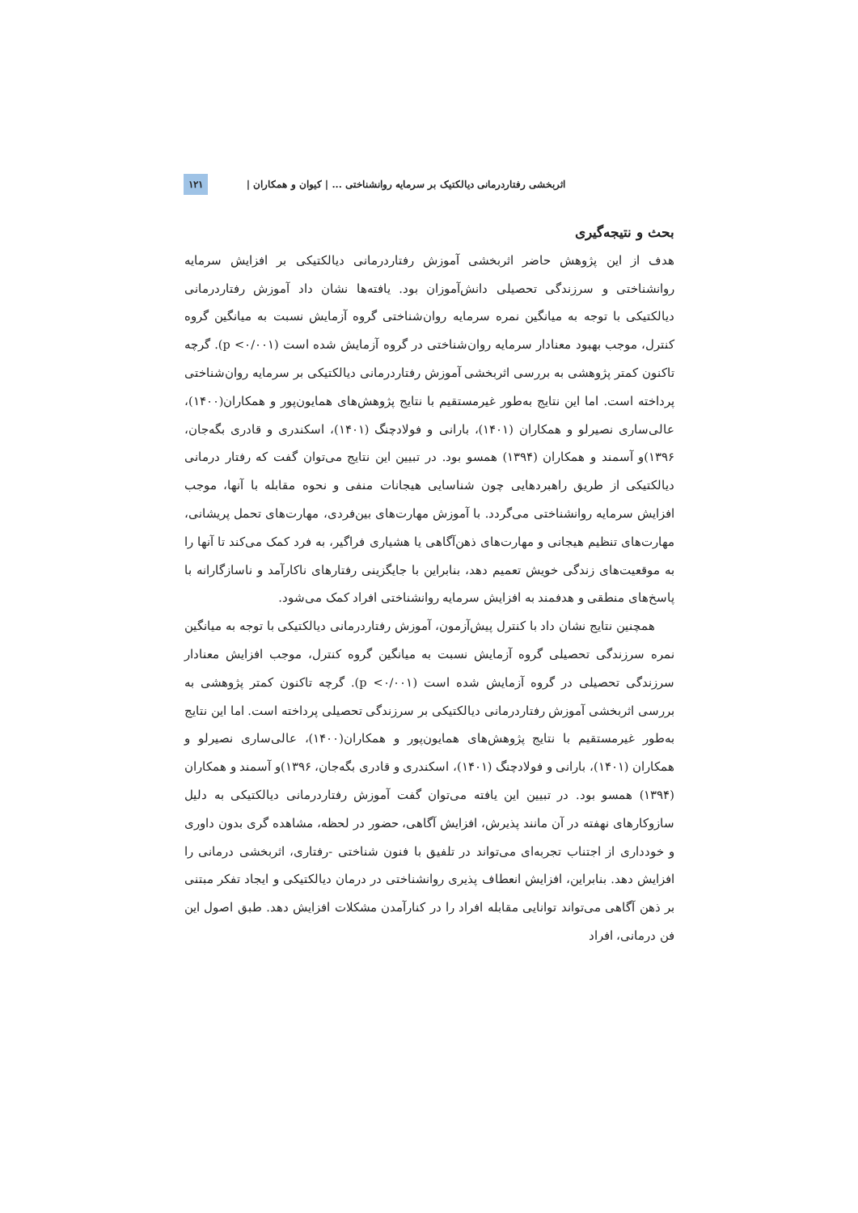اثربخشی رفتاردرمانی دیالکتیک بر سرمایه روانشناختی ... | کیوان و همکاران | ۱۲۱
بحث و نتیجه‌گیری
هدف از این پژوهش حاضر اثربخشی آموزش رفتاردرمانی دیالکتیکی بر افزایش سرمایه روانشناختی و سرزندگی تحصیلی دانش‌آموزان بود. یافته‌ها نشان داد آموزش رفتاردرمانی دیالکتیکی با توجه به میانگین نمره سرمایه روان‌شناختی گروه آزمایش نسبت به میانگین گروه کنترل، موجب بهبود معنادار سرمایه روان‌شناختی در گروه آزمایش شده است (p <۰/۰۰۱). گرچه تاکنون کمتر پژوهشی به بررسی اثربخشی آموزش رفتاردرمانی دیالکتیکی بر سرمایه روان‌شناختی پرداخته است. اما این نتایج به‌طور غیرمستقیم با نتایج پژوهش‌های همایون‌پور و همکاران(۱۴۰۰)، عالی‌ساری نصیرلو و همکاران (۱۴۰۱)، بارانی و فولادچنگ (۱۴۰۱)، اسکندری و قادری بگه‌جان، ۱۳۹۶)و آسمند و همکاران (۱۳۹۴) همسو بود. در تبیین این نتایج می‌توان گفت که رفتار درمانی دیالکتیکی از طریق راهبردهایی چون شناسایی هیجانات منفی و نحوه مقابله با آنها، موجب افزایش سرمایه روانشناختی می‌گردد. با آموزش مهارت‌های بین‌فردی، مهارت‌های تحمل پریشانی، مهارت‌های تنظیم هیجانی و مهارت‌های ذهن‌آگاهی یا هشیاری فراگیر، به فرد کمک می‌کند تا آنها را به موقعیت‌های زندگی خویش تعمیم دهد، بنابراین با جایگزینی رفتارهای ناکارآمد و ناسازگارانه با پاسخ‌های منطقی و هدفمند به افزایش سرمایه روانشناختی افراد کمک می‌شود.
همچنین نتایج نشان داد با کنترل پیش‌آزمون، آموزش رفتاردرمانی دیالکتیکی با توجه به میانگین نمره سرزندگی تحصیلی گروه آزمایش نسبت به میانگین گروه کنترل، موجب افزایش معنادار سرزندگی تحصیلی در گروه آزمایش شده است (p <۰/۰۰۱). گرچه تاکنون کمتر پژوهشی به بررسی اثربخشی آموزش رفتاردرمانی دیالکتیکی بر سرزندگی تحصیلی پرداخته است. اما این نتایج به‌طور غیرمستقیم با نتایج پژوهش‌های همایون‌پور و همکاران(۱۴۰۰)، عالی‌ساری نصیرلو و همکاران (۱۴۰۱)، بارانی و فولادچنگ (۱۴۰۱)، اسکندری و قادری بگه‌جان، ۱۳۹۶)و آسمند و همکاران (۱۳۹۴) همسو بود. در تبیین این یافته می‌توان گفت آموزش رفتاردرمانی دیالکتیکی به دلیل سازوکارهای نهفته در آن مانند پذیرش، افزایش آگاهی، حضور در لحظه، مشاهده گری بدون داوری و خودداری از اجتناب تجربه‌ای می‌تواند در تلفیق با فنون شناختی -رفتاری، اثربخشی درمانی را افزایش دهد. بنابراین، افزایش انعطاف پذیری روانشناختی در درمان دیالکتیکی و ایجاد تفکر مبتنی بر ذهن آگاهی می‌تواند توانایی مقابله افراد را در کنارآمدن مشکلات افزایش دهد. طبق اصول این فن درمانی، افراد